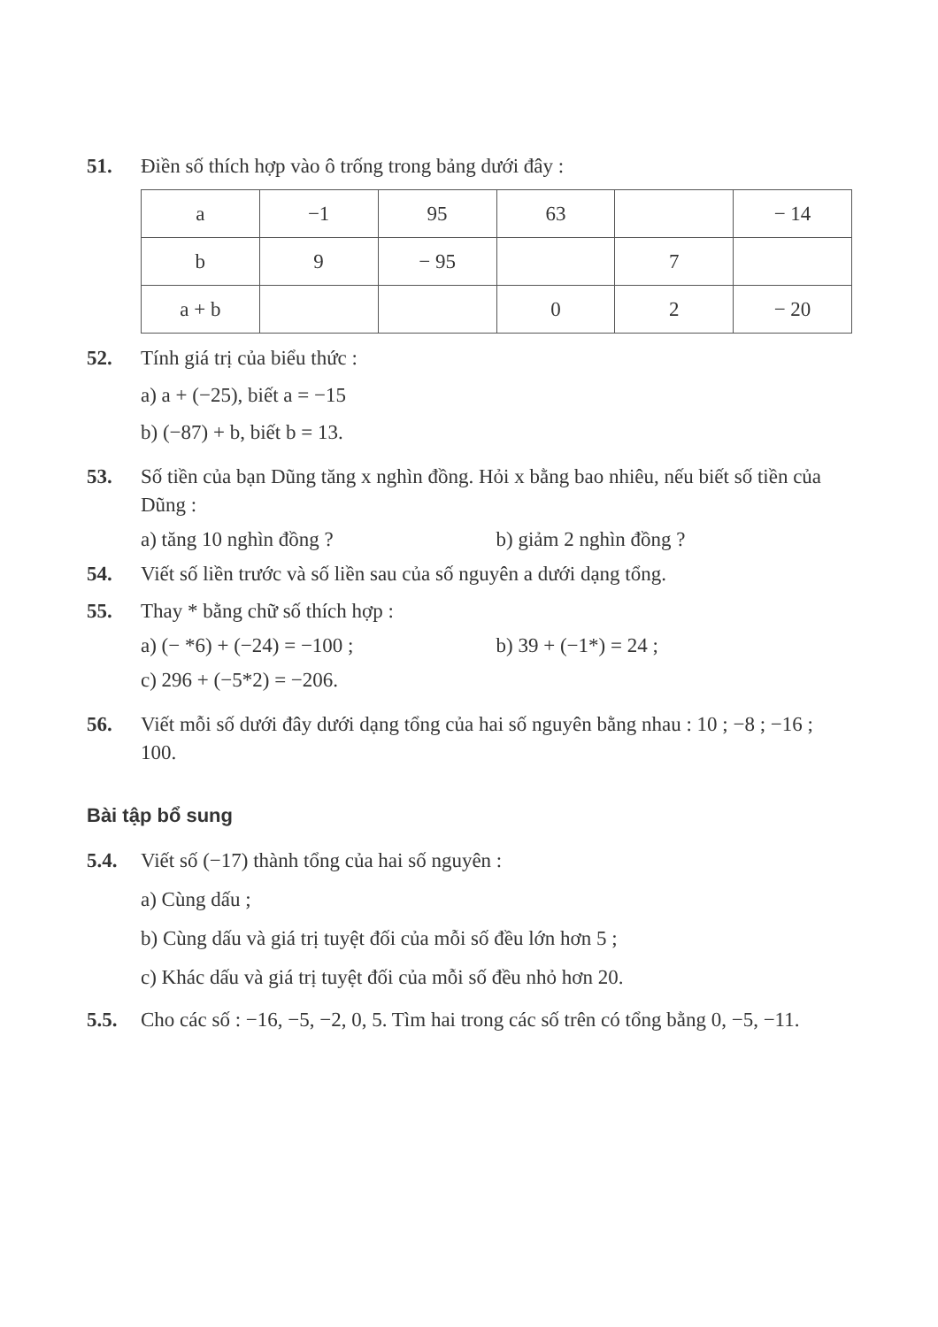51. Điền số thích hợp vào ô trống trong bảng dưới đây :
| a | −1 | 95 | 63 | | − 14 |
| b | 9 | − 95 | | 7 | |
| a + b | | | 0 | 2 | − 20 |
52. Tính giá trị của biểu thức :
a) a + (−25), biết a = −15
b) (−87) + b, biết b = 13.
53. Số tiền của bạn Dũng tăng x nghìn đồng. Hỏi x bằng bao nhiêu, nếu biết số tiền của Dũng :
a) tăng 10 nghìn đồng ? b) giảm 2 nghìn đồng ?
54. Viết số liền trước và số liền sau của số nguyên a dưới dạng tổng.
55. Thay * bằng chữ số thích hợp :
a) (− *6) + (−24) = −100 ; b) 39 + (−1*) = 24 ;
c) 296 + (−5*2) = −206.
56. Viết mỗi số dưới đây dưới dạng tổng của hai số nguyên bằng nhau : 10 ; −8 ; −16 ; 100.
Bài tập bổ sung
5.4. Viết số (−17) thành tổng của hai số nguyên :
a) Cùng dấu ;
b) Cùng dấu và giá trị tuyệt đối của mỗi số đều lớn hơn 5 ;
c) Khác dấu và giá trị tuyệt đối của mỗi số đều nhỏ hơn 20.
5.5. Cho các số : −16, −5, −2, 0, 5. Tìm hai trong các số trên có tổng bằng 0, −5, −11.